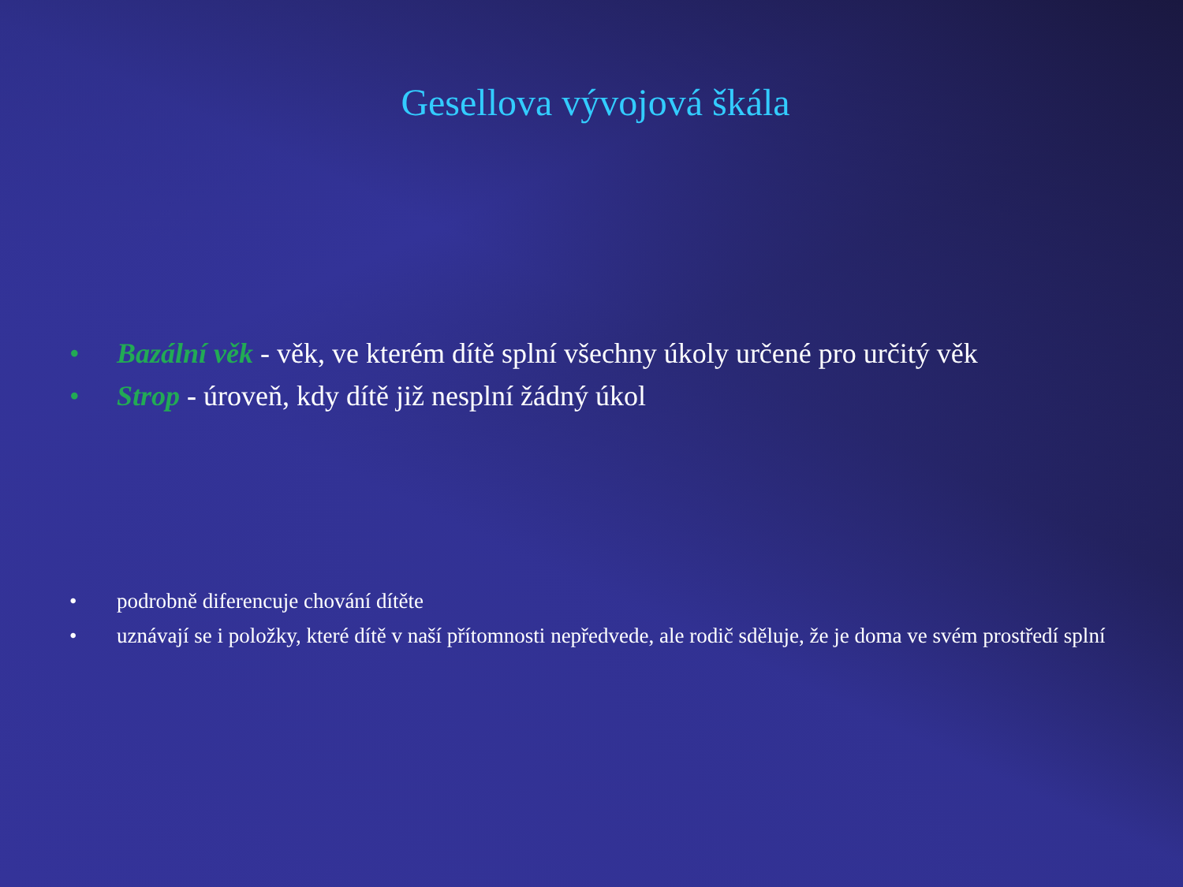Gesellova vývojová škála
• Bazální věk - věk, ve kterém dítě splní všechny úkoly určené pro určitý věk
• Strop - úroveň, kdy dítě již nesplní žádný úkol
• podrobně diferencuje chování dítěte
• uznávají se i položky, které dítě v naší přítomnosti nepředvede, ale rodič sděluje, že je doma ve svém prostředí splní